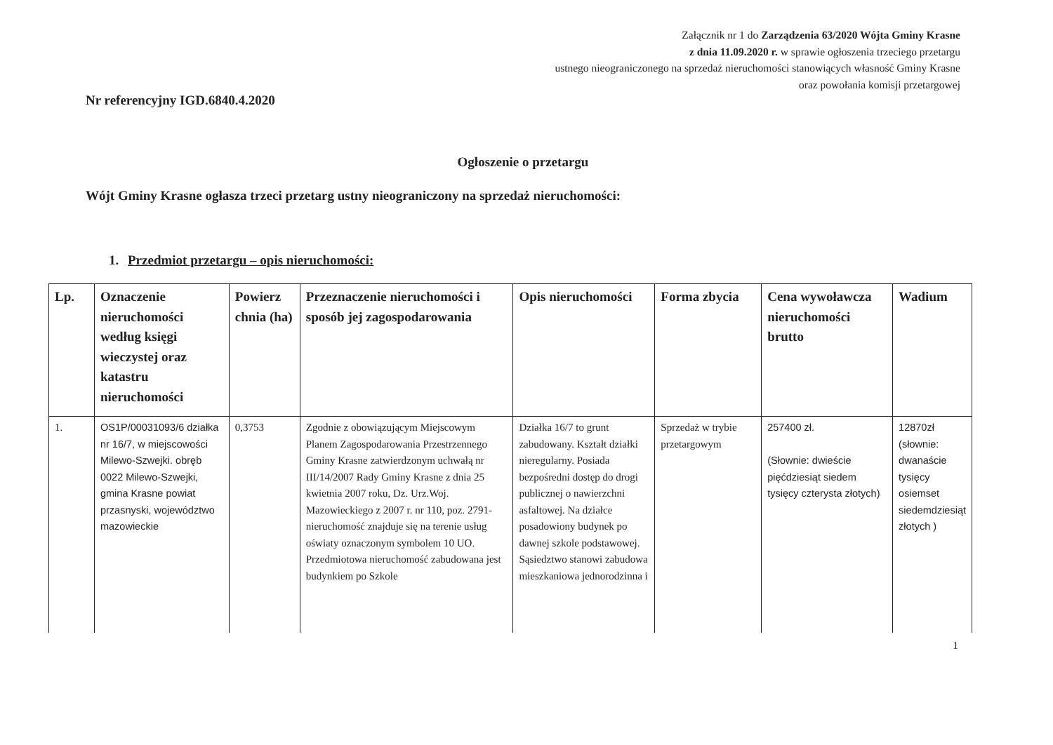Załącznik nr 1 do Zarządzenia 63/2020 Wójta Gminy Krasne
z dnia 11.09.2020 r. w sprawie ogłoszenia trzeciego przetargu
ustnego nieograniczonego na sprzedaż nieruchomości stanowiących własność Gminy Krasne
oraz powołania komisji przetargowej
Nr referencyjny IGD.6840.4.2020
Ogłoszenie o przetargu
Wójt Gminy Krasne ogłasza trzeci przetarg ustny nieograniczony na sprzedaż nieruchomości:
1. Przedmiot przetargu – opis nieruchomości:
| Lp. | Oznaczenie nieruchomości według księgi wieczystej oraz katastru nieruchomości | Powierz chnia (ha) | Przeznaczenie nieruchomości i sposób jej zagospodarowania | Opis nieruchomości | Forma zbycia | Cena wywoławcza nieruchomości brutto | Wadium |
| --- | --- | --- | --- | --- | --- | --- | --- |
| 1. | OS1P/00031093/6 działka nr 16/7, w miejscowości Milewo-Szwejki. obręb 0022 Milewo-Szwejki, gmina Krasne powiat przasnyski, województwo mazowieckie | 0,3753 | Zgodnie z obowiązującym Miejscowym Planem Zagospodarowania Przestrzennego Gminy Krasne zatwierdzonym uchwałą nr III/14/2007 Rady Gminy Krasne z dnia 25 kwietnia 2007 roku, Dz. Urz.Woj. Mazowieckiego z 2007 r. nr 110, poz. 2791- nieruchomość znajduje się na terenie usług oświaty oznaczonym symbolem 10 UO. Przedmiotowa nieruchomość zabudowana jest budynkiem po Szkole | Działka 16/7 to grunt zabudowany. Kształt działki nieregularny. Posiada bezpośredni dostęp do drogi publicznej o nawierzchni asfaltowej. Na działce posadowiony budynek po dawnej szkole podstawowej. Sąsiedztwo stanowi zabudowa mieszkaniowa jednorodzinna i | Sprzedaż w trybie przetargowym | 257400 zł. (Słownie: dwieście pięćdziesiąt siedem tysięcy czterysta złotych) | 12870zł (słownie: dwanaście tysięcy osiemset siedemdziesiąt złotych ) |
1